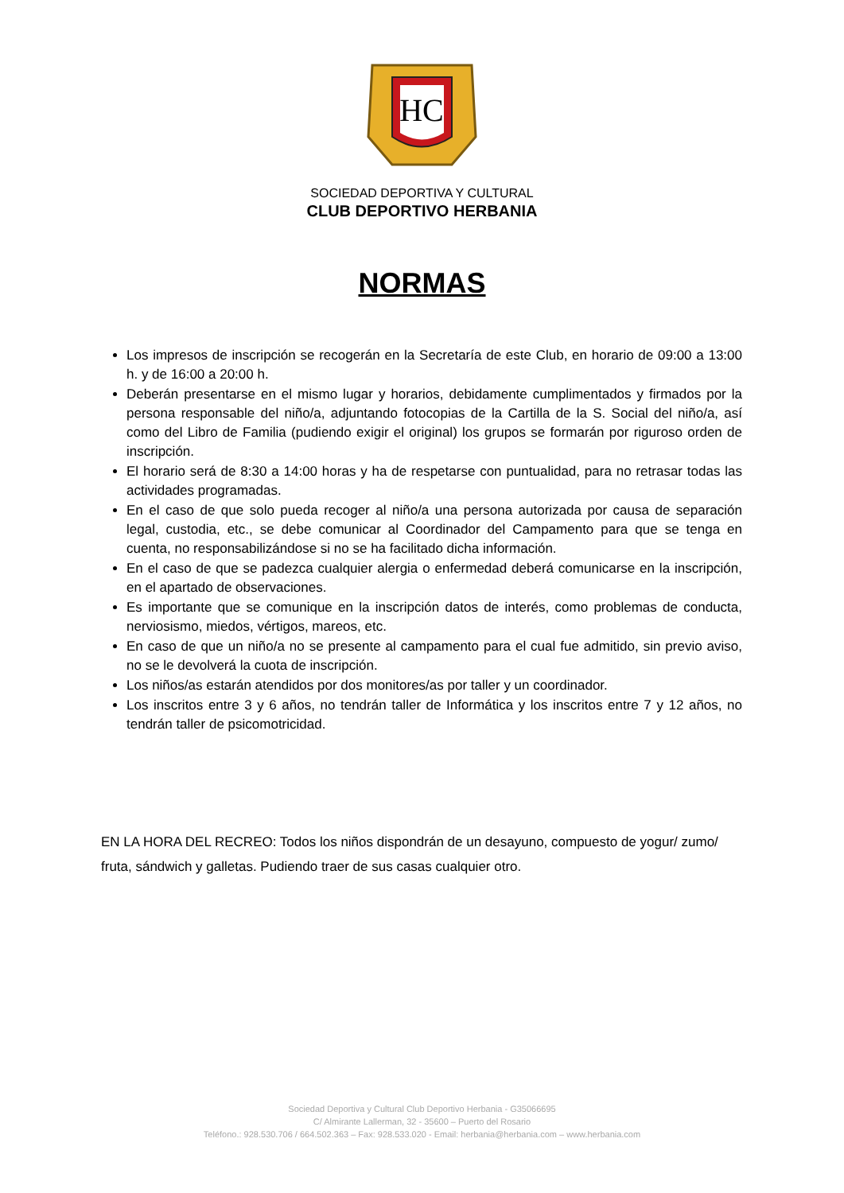HC
SOCIEDAD DEPORTIVA Y CULTURAL
CLUB DEPORTIVO HERBANIA
NORMAS
Los impresos de inscripción se recogerán en la Secretaría de este Club, en horario de 09:00 a 13:00 h. y de 16:00 a 20:00 h.
Deberán presentarse en el mismo lugar y horarios, debidamente cumplimentados y firmados por la persona responsable del niño/a, adjuntando fotocopias de la Cartilla de la S. Social del niño/a, así como del Libro de Familia (pudiendo exigir el original) los grupos se formarán por riguroso orden de inscripción.
El horario será de 8:30 a 14:00 horas y ha de respetarse con puntualidad, para no retrasar todas las actividades programadas.
En el caso de que solo pueda recoger al niño/a una persona autorizada por causa de separación legal, custodia, etc., se debe comunicar al Coordinador del Campamento para que se tenga en cuenta, no responsabilizándose si no se ha facilitado dicha información.
En el caso de que se padezca cualquier alergia o enfermedad deberá comunicarse en la inscripción, en el apartado de observaciones.
Es importante que se comunique en la inscripción datos de interés, como problemas de conducta, nerviosismo, miedos, vértigos, mareos, etc.
En caso de que un niño/a no se presente al campamento para el cual fue admitido, sin previo aviso, no se le devolverá la cuota de inscripción.
Los niños/as estarán atendidos por dos monitores/as por taller y un coordinador.
Los inscritos entre 3 y 6 años, no tendrán taller de Informática y los inscritos entre 7 y 12 años, no tendrán taller de psicomotricidad.
EN LA HORA DEL RECREO: Todos los niños dispondrán de un desayuno, compuesto de yogur/ zumo/ fruta, sándwich y galletas. Pudiendo traer de sus casas cualquier otro.
Sociedad Deportiva y Cultural Club Deportivo Herbania - G35066695
C/ Almirante Lallerman, 32 - 35600 – Puerto del Rosario
Teléfono.: 928.530.706 / 664.502.363 – Fax: 928.533.020 - Email: herbania@herbania.com – www.herbania.com